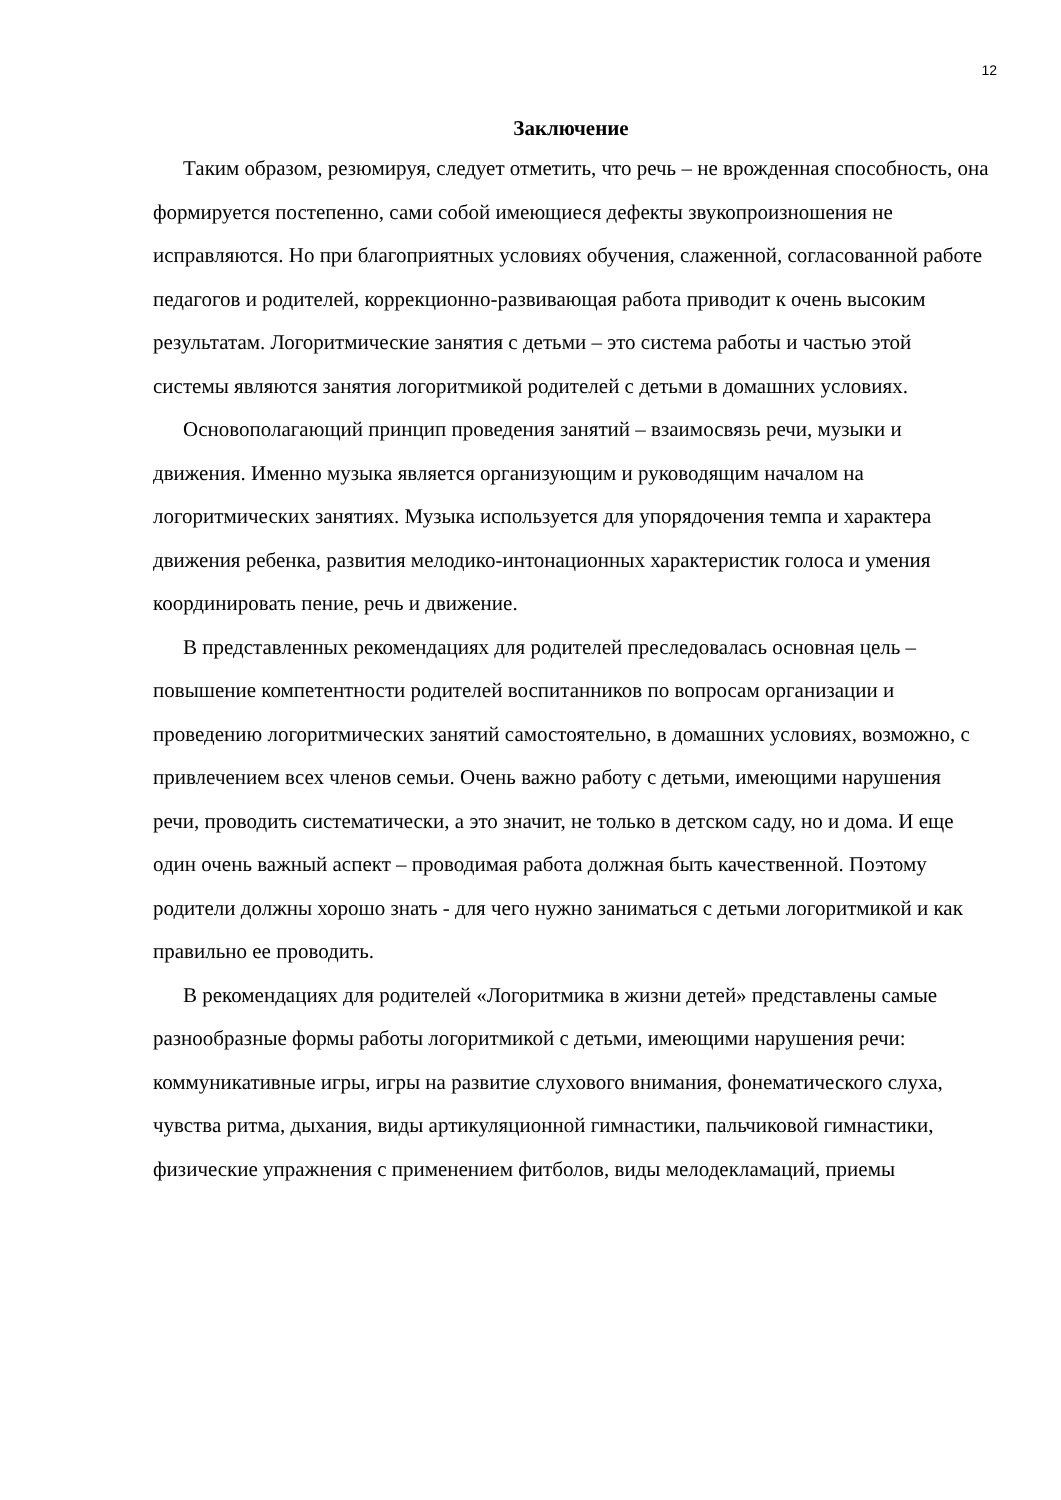12
Заключение
Таким образом, резюмируя, следует отметить, что речь – не врожденная способность, она формируется постепенно, сами собой имеющиеся дефекты звукопроизношения не исправляются. Но при благоприятных условиях обучения, слаженной, согласованной работе педагогов и родителей, коррекционно-развивающая работа приводит к очень высоким результатам. Логоритмические занятия с детьми – это система работы и частью этой системы являются занятия логоритмикой родителей с детьми в домашних условиях.
Основополагающий принцип проведения занятий – взаимосвязь речи, музыки и движения. Именно музыка является организующим и руководящим началом на логоритмических занятиях. Музыка используется для упорядочения темпа и характера движения ребенка, развития мелодико-интонационных характеристик голоса и умения координировать пение, речь и движение.
В представленных рекомендациях для родителей преследовалась основная цель – повышение компетентности родителей воспитанников по вопросам организации и проведению логоритмических занятий самостоятельно, в домашних условиях, возможно, с привлечением всех членов семьи. Очень важно работу с детьми, имеющими нарушения речи, проводить систематически, а это значит, не только в детском саду, но и дома. И еще один очень важный аспект – проводимая работа должная быть качественной. Поэтому родители должны хорошо знать - для чего нужно заниматься с детьми логоритмикой и как правильно ее проводить.
В рекомендациях для родителей «Логоритмика в жизни детей» представлены самые разнообразные формы работы логоритмикой с детьми, имеющими нарушения речи: коммуникативные игры, игры на развитие слухового внимания, фонематического слуха, чувства ритма, дыхания, виды артикуляционной гимнастики, пальчиковой гимнастики, физические упражнения с применением фитболов, виды мелодекламаций, приемы